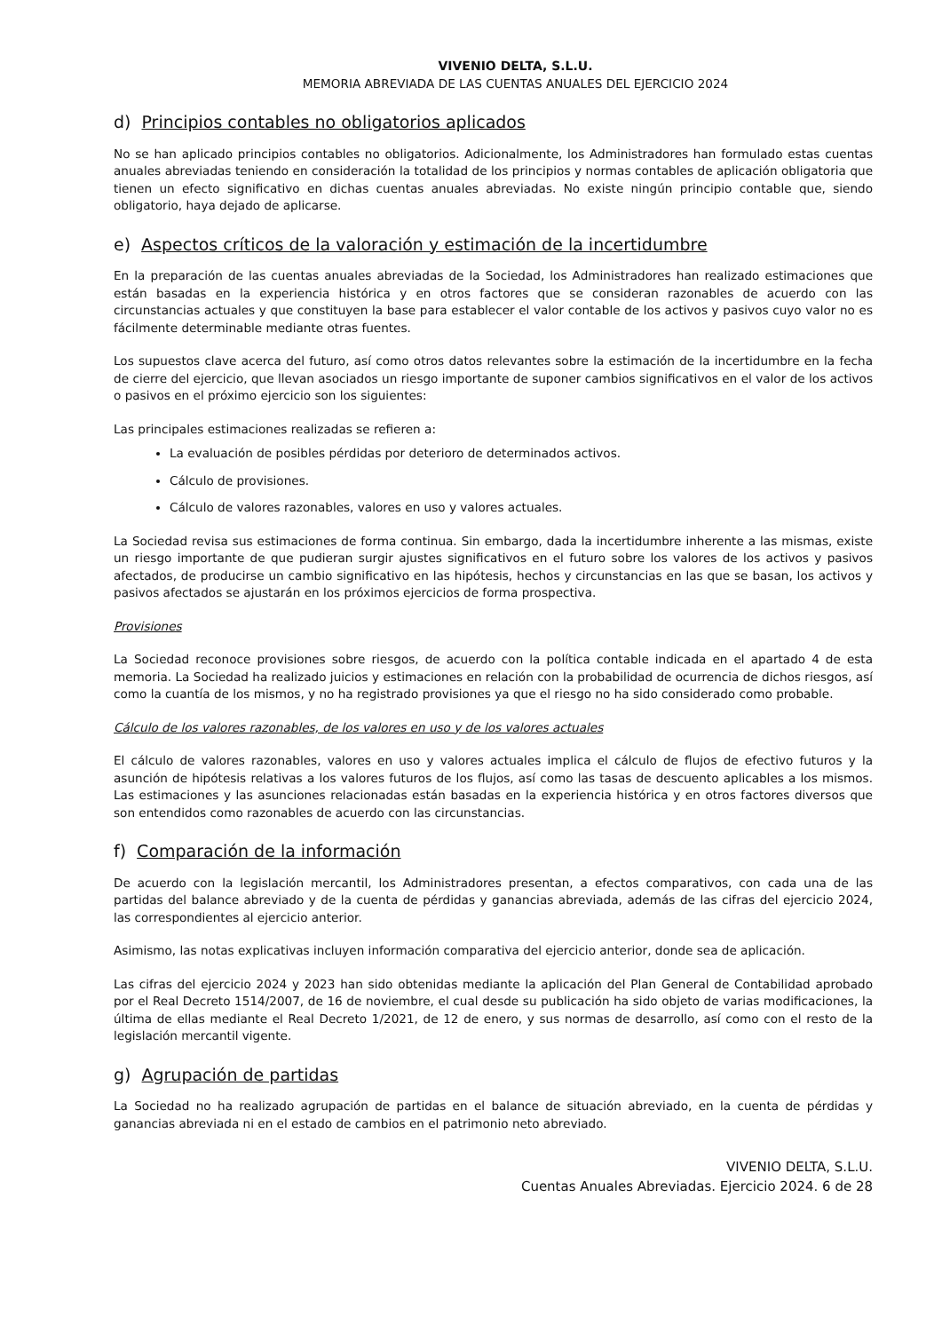VIVENIO DELTA, S.L.U.
MEMORIA ABREVIADA DE LAS CUENTAS ANUALES DEL EJERCICIO 2024
d) Principios contables no obligatorios aplicados
No se han aplicado principios contables no obligatorios. Adicionalmente, los Administradores han formulado estas cuentas anuales abreviadas teniendo en consideración la totalidad de los principios y normas contables de aplicación obligatoria que tienen un efecto significativo en dichas cuentas anuales abreviadas. No existe ningún principio contable que, siendo obligatorio, haya dejado de aplicarse.
e) Aspectos críticos de la valoración y estimación de la incertidumbre
En la preparación de las cuentas anuales abreviadas de la Sociedad, los Administradores han realizado estimaciones que están basadas en la experiencia histórica y en otros factores que se consideran razonables de acuerdo con las circunstancias actuales y que constituyen la base para establecer el valor contable de los activos y pasivos cuyo valor no es fácilmente determinable mediante otras fuentes.
Los supuestos clave acerca del futuro, así como otros datos relevantes sobre la estimación de la incertidumbre en la fecha de cierre del ejercicio, que llevan asociados un riesgo importante de suponer cambios significativos en el valor de los activos o pasivos en el próximo ejercicio son los siguientes:
Las principales estimaciones realizadas se refieren a:
La evaluación de posibles pérdidas por deterioro de determinados activos.
Cálculo de provisiones.
Cálculo de valores razonables, valores en uso y valores actuales.
La Sociedad revisa sus estimaciones de forma continua. Sin embargo, dada la incertidumbre inherente a las mismas, existe un riesgo importante de que pudieran surgir ajustes significativos en el futuro sobre los valores de los activos y pasivos afectados, de producirse un cambio significativo en las hipótesis, hechos y circunstancias en las que se basan, los activos y pasivos afectados se ajustarán en los próximos ejercicios de forma prospectiva.
Provisiones
La Sociedad reconoce provisiones sobre riesgos, de acuerdo con la política contable indicada en el apartado 4 de esta memoria. La Sociedad ha realizado juicios y estimaciones en relación con la probabilidad de ocurrencia de dichos riesgos, así como la cuantía de los mismos, y no ha registrado provisiones ya que el riesgo no ha sido considerado como probable.
Cálculo de los valores razonables, de los valores en uso y de los valores actuales
El cálculo de valores razonables, valores en uso y valores actuales implica el cálculo de flujos de efectivo futuros y la asunción de hipótesis relativas a los valores futuros de los flujos, así como las tasas de descuento aplicables a los mismos. Las estimaciones y las asunciones relacionadas están basadas en la experiencia histórica y en otros factores diversos que son entendidos como razonables de acuerdo con las circunstancias.
f) Comparación de la información
De acuerdo con la legislación mercantil, los Administradores presentan, a efectos comparativos, con cada una de las partidas del balance abreviado y de la cuenta de pérdidas y ganancias abreviada, además de las cifras del ejercicio 2024, las correspondientes al ejercicio anterior.
Asimismo, las notas explicativas incluyen información comparativa del ejercicio anterior, donde sea de aplicación.
Las cifras del ejercicio 2024 y 2023 han sido obtenidas mediante la aplicación del Plan General de Contabilidad aprobado por el Real Decreto 1514/2007, de 16 de noviembre, el cual desde su publicación ha sido objeto de varias modificaciones, la última de ellas mediante el Real Decreto 1/2021, de 12 de enero, y sus normas de desarrollo, así como con el resto de la legislación mercantil vigente.
g) Agrupación de partidas
La Sociedad no ha realizado agrupación de partidas en el balance de situación abreviado, en la cuenta de pérdidas y ganancias abreviada ni en el estado de cambios en el patrimonio neto abreviado.
VIVENIO DELTA, S.L.U.
Cuentas Anuales Abreviadas. Ejercicio 2024. 6 de 28